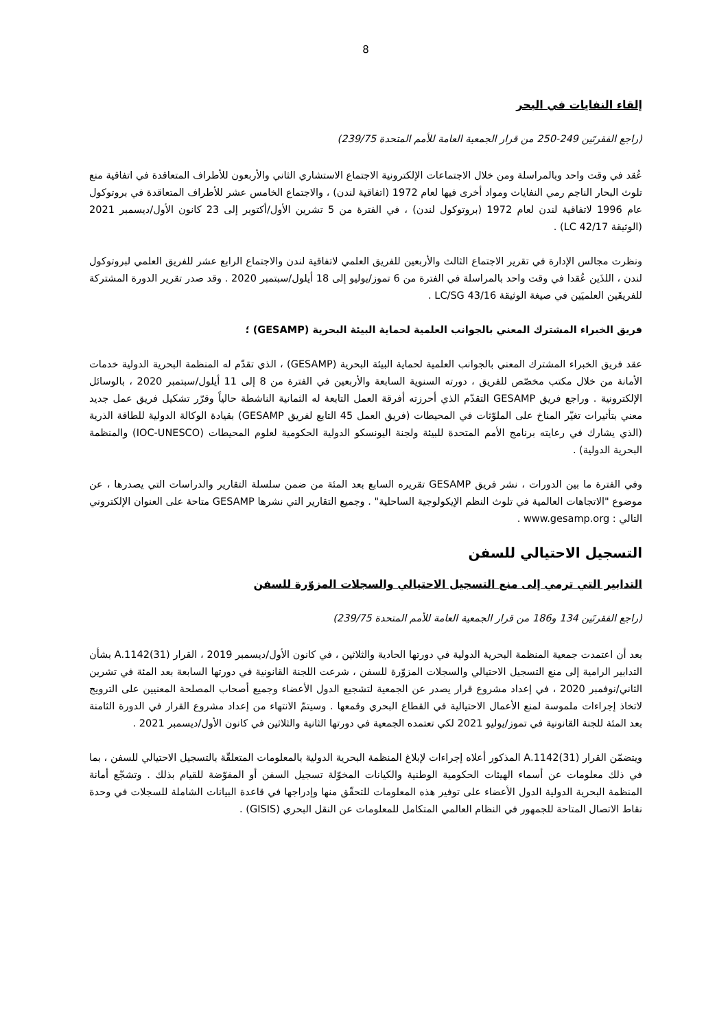8
إلقاء النفايات في البحر
(راجع الفقرتَين 249-250 من قرار الجمعية العامة للأمم المتحدة 239/75)
عُقد في وقت واحد وبالمراسلة ومن خلال الاجتماعات الإلكترونية الاجتماع الاستشاري الثاني والأربعون للأطراف المتعاقدة في اتفاقية منع تلوث البحار الناجم رمي النفايات ومواد أخرى فيها لعام 1972 (اتفاقية لندن) ، والاجتماع الخامس عشر للأطراف المتعاقدة في بروتوكول عام 1996 لاتفاقية لندن لعام 1972 (بروتوكول لندن) ، في الفترة من 5 تشرين الأول/أكتوبر إلى 23 كانون الأول/ديسمبر 2021 (الوثيقة LC 42/17) .
ونظرت مجالس الإدارة في تقرير الاجتماع الثالث والأربعين للفريق العلمي لاتفاقية لندن والاجتماع الرابع عشر للفريق العلمي لبروتوكول لندن ، اللذَين عُقدا في وقت واحد بالمراسلة في الفترة من 6 تموز/يوليو إلى 18 أيلول/سبتمبر 2020 . وقد صدر تقرير الدورة المشتركة للفريقَين العلميَين في صيغة الوثيقة LC/SG 43/16 .
فريق الخبراء المشترك المعني بالجوانب العلمية لحماية البيئة البحرية (GESAMP) ؛
عقد فريق الخبراء المشترك المعني بالجوانب العلمية لحماية البيئة البحرية (GESAMP) ، الذي تقدّم له المنظمة البحرية الدولية خدمات الأمانة من خلال مكتب مخصّص للفريق ، دورته السنوية السابعة والأربعين في الفترة من 8 إلى 11 أيلول/سبتمبر 2020 ، بالوسائل الإلكترونية . وراجع فريق GESAMP التقدّم الذي أحرزته أفرقة العمل التابعة له الثمانية الناشطة حالياً وقرّر تشكيل فريق عمل جديد معني بتأثيرات تغيّر المناخ على الملوّثات في المحيطات (فريق العمل 45 التابع لفريق GESAMP) بقيادة الوكالة الدولية للطاقة الذرية (الذي يشارك في رعايته برنامج الأمم المتحدة للبيئة ولجنة اليونسكو الدولية الحكومية لعلوم المحيطات (IOC-UNESCO) والمنظمة البحرية الدولية) .
وفي الفترة ما بين الدورات ، نشر فريق GESAMP تقريره السابع بعد المئة من ضمن سلسلة التقارير والدراسات التي يصدرها ، عن موضوع "الاتجاهات العالمية في تلوث النظم الإيكولوجية الساحلية" . وجميع التقارير التي نشرها GESAMP متاحة على العنوان الإلكتروني التالي : www.gesamp.org .
التسجيل الاحتيالي للسفن
التدابير التي ترمي إلى منع التسجيل الاحتيالي والسجلات المزوّرة للسفن
(راجع الفقرتَين 134 و186 من قرار الجمعية العامة للأمم المتحدة 239/75)
بعد أن اعتمدت جمعية المنظمة البحرية الدولية في دورتها الحادية والثلاثين ، في كانون الأول/ديسمبر 2019 ، القرار A.1142(31) بشأن التدابير الرامية إلى منع التسجيل الاحتيالي والسجلات المزوّرة للسفن ، شرعت اللجنة القانونية في دورتها السابعة بعد المئة في تشرين الثاني/نوفمبر 2020 ، في إعداد مشروع قرار يصدر عن الجمعية لتشجيع الدول الأعضاء وجميع أصحاب المصلحة المعنيين على الترويج لاتخاذ إجراءات ملموسة لمنع الأعمال الاحتيالية في القطاع البحري وقمعها . وسيتمّ الانتهاء من إعداد مشروع القرار في الدورة الثامنة بعد المئة للجنة القانونية في تموز/يوليو 2021 لكي تعتمده الجمعية في دورتها الثانية والثلاثين في كانون الأول/ديسمبر 2021 .
ويتضمّن القرار A.1142(31) المذكور أعلاه إجراءات لإبلاغ المنظمة البحرية الدولية بالمعلومات المتعلقّة بالتسجيل الاحتيالي للسفن ، بما في ذلك معلومات عن أسماء الهيئات الحكومية الوطنية والكيانات المخوّلة تسجيل السفن أو المفوّضة للقيام بذلك . وتشجّع أمانة المنظمة البحرية الدولية الدول الأعضاء على توفير هذه المعلومات للتحقّق منها وإدراجها في قاعدة البيانات الشاملة للسجلات في وحدة نقاط الاتصال المتاحة للجمهور في النظام العالمي المتكامل للمعلومات عن النقل البحري (GISIS) .